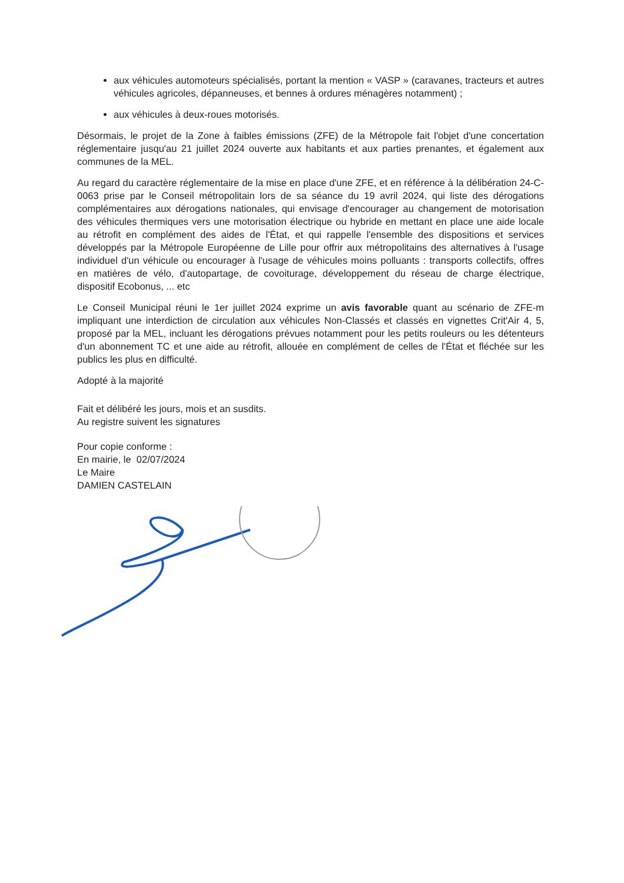aux véhicules automoteurs spécialisés, portant la mention « VASP » (caravanes, tracteurs et autres véhicules agricoles, dépanneuses, et bennes à ordures ménagères notamment) ;
aux véhicules à deux-roues motorisés.
Désormais, le projet de la Zone à faibles émissions (ZFE) de la Métropole fait l'objet d'une concertation réglementaire jusqu'au 21 juillet 2024 ouverte aux habitants et aux parties prenantes, et également aux communes de la MEL.
Au regard du caractère réglementaire de la mise en place d'une ZFE, et en référence à la délibération 24-C-0063 prise par le Conseil métropolitain lors de sa séance du 19 avril 2024, qui liste des dérogations complémentaires aux dérogations nationales, qui envisage d'encourager au changement de motorisation des véhicules thermiques vers une motorisation électrique ou hybride en mettant en place une aide locale au rétrofit en complément des aides de l'État, et qui rappelle l'ensemble des dispositions et services développés par la Métropole Européenne de Lille pour offrir aux métropolitains des alternatives à l'usage individuel d'un véhicule ou encourager à l'usage de véhicules moins polluants : transports collectifs, offres en matières de vélo, d'autopartage, de covoiturage, développement du réseau de charge électrique, dispositif Ecobonus, ... etc
Le Conseil Municipal réuni le 1er juillet 2024 exprime un avis favorable quant au scénario de ZFE-m impliquant une interdiction de circulation aux véhicules Non-Classés et classés en vignettes Crit'Air 4, 5, proposé par la MEL, incluant les dérogations prévues notamment pour les petits rouleurs ou les détenteurs d'un abonnement TC et une aide au rétrofit, allouée en complément de celles de l'État et fléchée sur les publics les plus en difficulté.
Adopté à la majorité
Fait et délibéré les jours, mois et an susdits.
Au registre suivent les signatures
Pour copie conforme :
En mairie, le 02/07/2024
Le Maire
DAMIEN CASTELAIN